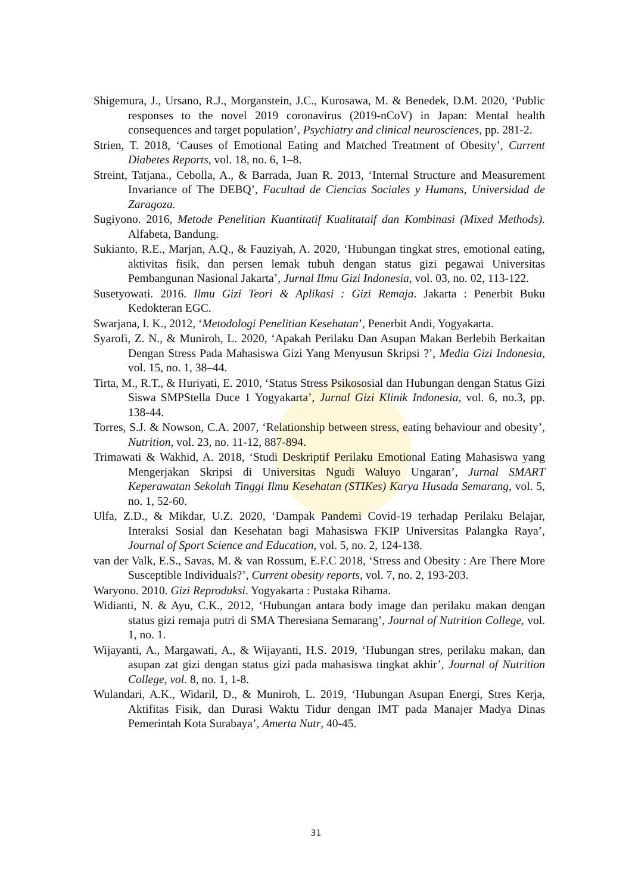Shigemura, J., Ursano, R.J., Morganstein, J.C., Kurosawa, M. & Benedek, D.M. 2020, ‘Public responses to the novel 2019 coronavirus (2019-nCoV) in Japan: Mental health consequences and target population’, Psychiatry and clinical neurosciences, pp. 281-2.
Strien, T. 2018, ‘Causes of Emotional Eating and Matched Treatment of Obesity’, Current Diabetes Reports, vol. 18, no. 6, 1–8.
Streint, Tatjana., Cebolla, A., & Barrada, Juan R. 2013, ‘Internal Structure and Measurement Invariance of The DEBQ’, Facultad de Ciencias Sociales y Humans, Universidad de Zaragoza.
Sugiyono. 2016, Metode Penelitian Kuantitatif Kualitataif dan Kombinasi (Mixed Methods). Alfabeta, Bandung.
Sukianto, R.E., Marjan, A.Q., & Fauziyah, A. 2020, ‘Hubungan tingkat stres, emotional eating, aktivitas fisik, dan persen lemak tubuh dengan status gizi pegawai Universitas Pembangunan Nasional Jakarta’, Jurnal Ilmu Gizi Indonesia, vol. 03, no. 02, 113-122.
Susetyowati. 2016. Ilmu Gizi Teori & Aplikasi : Gizi Remaja. Jakarta : Penerbit Buku Kedokteran EGC.
Swarjana, I. K., 2012, ‘Metodologi Penelitian Kesehatan’, Penerbit Andi, Yogyakarta.
Syarofi, Z. N., & Muniroh, L. 2020, ‘Apakah Perilaku Dan Asupan Makan Berlebih Berkaitan Dengan Stress Pada Mahasiswa Gizi Yang Menyusun Skripsi ?’, Media Gizi Indonesia, vol. 15, no. 1, 38–44.
Tirta, M., R.T., & Huriyati, E. 2010, ‘Status Stress Psikososial dan Hubungan dengan Status Gizi Siswa SMPStella Duce 1 Yogyakarta’, Jurnal Gizi Klinik Indonesia, vol. 6, no.3, pp. 138-44.
Torres, S.J. & Nowson, C.A. 2007, ‘Relationship between stress, eating behaviour and obesity’, Nutrition, vol. 23, no. 11-12, 887-894.
Trimawati & Wakhid, A. 2018, ‘Studi Deskriptif Perilaku Emotional Eating Mahasiswa yang Mengerjakan Skripsi di Universitas Ngudi Waluyo Ungaran’, Jurnal SMART Keperawatan Sekolah Tinggi Ilmu Kesehatan (STIKes) Karya Husada Semarang, vol. 5, no. 1, 52-60.
Ulfa, Z.D., & Mikdar, U.Z. 2020, ‘Dampak Pandemi Covid-19 terhadap Perilaku Belajar, Interaksi Sosial dan Kesehatan bagi Mahasiswa FKIP Universitas Palangka Raya’, Journal of Sport Science and Education, vol. 5, no. 2, 124-138.
van der Valk, E.S., Savas, M. & van Rossum, E.F.C 2018, ‘Stress and Obesity : Are There More Susceptible Individuals?’, Current obesity reports, vol. 7, no. 2, 193-203.
Waryono. 2010. Gizi Reproduksi. Yogyakarta : Pustaka Rihama.
Widianti, N. & Ayu, C.K., 2012, ‘Hubungan antara body image dan perilaku makan dengan status gizi remaja putri di SMA Theresiana Semarang’, Journal of Nutrition College, vol. 1, no. 1.
Wijayanti, A., Margawati, A., & Wijayanti, H.S. 2019, ‘Hubungan stres, perilaku makan, dan asupan zat gizi dengan status gizi pada mahasiswa tingkat akhir’, Journal of Nutrition College, vol. 8, no. 1, 1-8.
Wulandari, A.K., Widaril, D., & Muniroh, L. 2019, ‘Hubungan Asupan Energi, Stres Kerja, Aktifitas Fisik, dan Durasi Waktu Tidur dengan IMT pada Manajer Madya Dinas Pemerintah Kota Surabaya’, Amerta Nutr, 40-45.
31